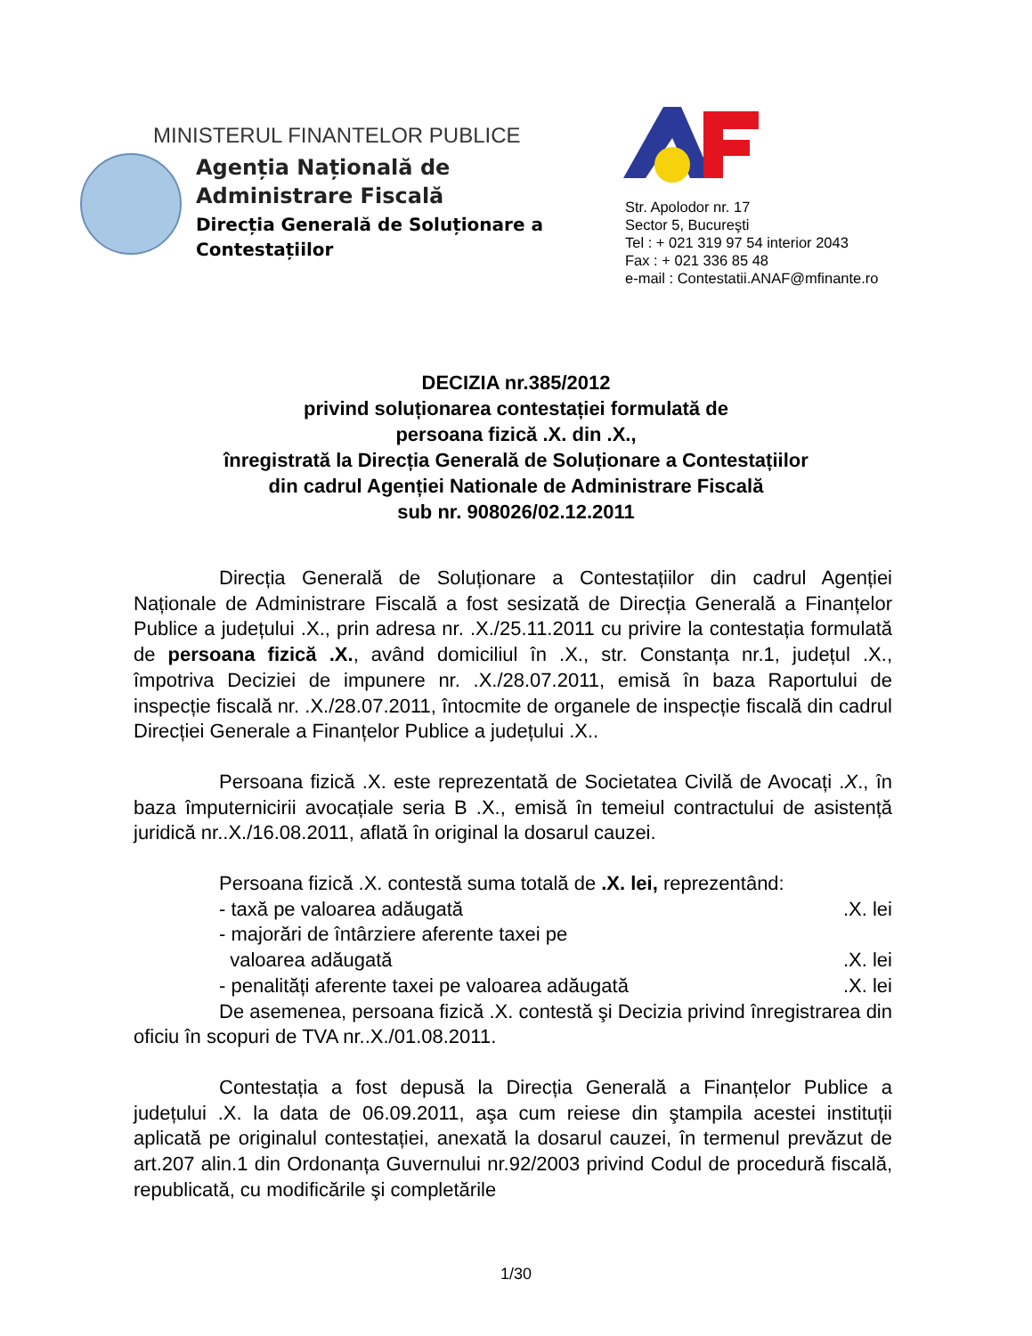MINISTERUL FINANTELOR PUBLICE
Agenția Națională de
Administrare Fiscală
Direcția Generală de Soluționare a
Contestațiilor
Str. Apolodor nr. 17
Sector 5, Bucureşti
Tel : + 021 319 97 54 interior 2043
Fax : + 021 336 85 48
e-mail : Contestatii.ANAF@mfinante.ro
DECIZIA nr.385/2012
privind soluționarea contestației formulată de
persoana fizică .X. din .X.,
înregistrată la Direcția Generală de Soluționare a Contestațiilor
din cadrul Agenției Nationale de Administrare Fiscală
sub nr. 908026/02.12.2011
Direcția Generală de Soluționare a Contestațiilor din cadrul Agenției Naționale de Administrare Fiscală a fost sesizată de Direcția Generală a Finanțelor Publice a județului .X., prin adresa nr. .X./25.11.2011 cu privire la contestația formulată de persoana fizică .X., având domiciliul în .X., str. Constanța nr.1, județul .X., împotriva Deciziei de impunere nr. .X./28.07.2011, emisă în baza Raportului de inspecție fiscală nr. .X./28.07.2011, întocmite de organele de inspecție fiscală din cadrul Direcției Generale a Finanțelor Publice a județului .X..
Persoana fizică .X. este reprezentată de Societatea Civilă de Avocați .X., în baza împuternicirii avocațiale seria B .X., emisă în temeiul contractului de asistență juridică nr..X./16.08.2011, aflată în original la dosarul cauzei.
Persoana fizică .X. contestă suma totală de .X. lei, reprezentând:
- taxă pe valoarea adăugată.X. lei
- majorări de întârziere aferente taxei pe
valoarea adăugată
.X. lei
- penalități aferente taxei pe valoarea adăugată.X. lei
De asemenea, persoana fizică .X. contestă şi Decizia privind înregistrarea din oficiu în scopuri de TVA nr..X./01.08.2011.
Contestația a fost depusă la Direcția Generală a Finanțelor Publice a județului .X. la data de 06.09.2011, aşa cum reiese din ştampila acestei instituții aplicată pe originalul contestației, anexată la dosarul cauzei, în termenul prevăzut de art.207 alin.1 din Ordonanța Guvernului nr.92/2003 privind Codul de procedură fiscală, republicată, cu modificările şi completările
1/30